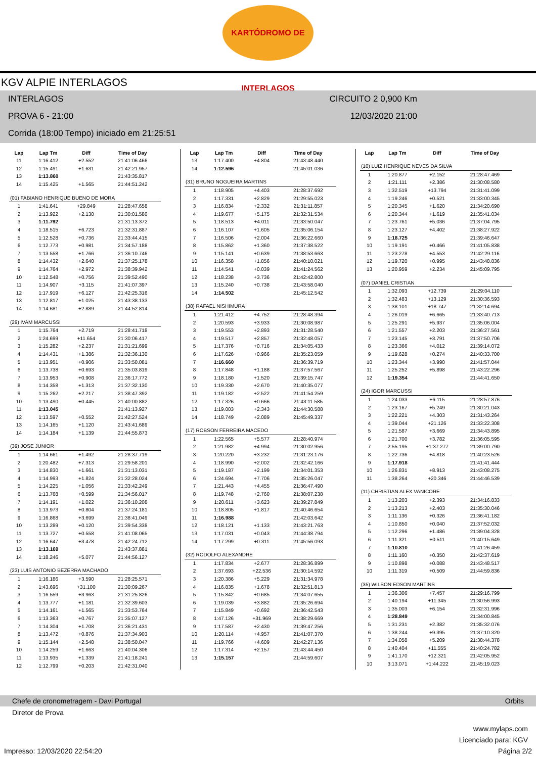KARTÓDROMO DE INTERLAGOS
KGV ALPIE INTERLAGOS
INTERLAGOS CIRCUITO 2 0,900 Km
PROVA 6 - 21:00 12/03/2020 21:00
Corrida (18:00 Tempo) iniciado em 21:25:51
| Lap | Lap Tm | Diff | Time of Day |
| --- | --- | --- | --- |
| 11 | 1:16.412 | +2.552 | 21:41:06.466 |
| 12 | 1:15.491 | +1.631 | 21:42:21.957 |
| 13 | 1:13.860 | | 21:43:35.817 |
| 14 | 1:15.425 | +1.565 | 21:44:51.242 |
| (01) FABIANO HENRIQUE BUENO DE MORA | | | |
| 1 | 1:41.641 | +29.849 | 21:28:47.658 |
| 2 | 1:13.922 | +2.130 | 21:30:01.580 |
| 3 | 1:11.792 | | 21:31:13.372 |
| 4 | 1:18.515 | +6.723 | 21:32:31.887 |
| 5 | 1:12.528 | +0.736 | 21:33:44.415 |
| 6 | 1:12.773 | +0.981 | 21:34:57.188 |
| 7 | 1:13.558 | +1.766 | 21:36:10.746 |
| 8 | 1:14.432 | +2.640 | 21:37:25.178 |
| 9 | 1:14.764 | +2.972 | 21:38:39.942 |
| 10 | 1:12.548 | +0.756 | 21:39:52.490 |
| 11 | 1:14.907 | +3.115 | 21:41:07.397 |
| 12 | 1:17.919 | +6.127 | 21:42:25.316 |
| 13 | 1:12.817 | +1.025 | 21:43:38.133 |
| 14 | 1:14.681 | +2.889 | 21:44:52.814 |
| (29) IVAM MARCUSSI | | | |
| 1 | 1:15.764 | +2.719 | 21:28:41.718 |
| 2 | 1:24.699 | +11.654 | 21:30:06.417 |
| 3 | 1:15.282 | +2.237 | 21:31:21.699 |
| 4 | 1:14.431 | +1.386 | 21:32:36.130 |
| 5 | 1:13.951 | +0.906 | 21:33:50.081 |
| 6 | 1:13.738 | +0.693 | 21:35:03.819 |
| 7 | 1:13.953 | +0.908 | 21:36:17.772 |
| 8 | 1:14.358 | +1.313 | 21:37:32.130 |
| 9 | 1:15.262 | +2.217 | 21:38:47.392 |
| 10 | 1:13.490 | +0.445 | 21:40:00.882 |
| 11 | 1:13.045 | | 21:41:13.927 |
| 12 | 1:13.597 | +0.552 | 21:42:27.524 |
| 13 | 1:14.165 | +1.120 | 21:43:41.689 |
| 14 | 1:14.184 | +1.139 | 21:44:55.873 |
| (39) JOSE JUNIOR | | | |
| 1 | 1:14.661 | +1.492 | 21:28:37.719 |
| 2 | 1:20.482 | +7.313 | 21:29:58.201 |
| 3 | 1:14.830 | +1.661 | 21:31:13.031 |
| 4 | 1:14.993 | +1.824 | 21:32:28.024 |
| 5 | 1:14.225 | +1.056 | 21:33:42.249 |
| 6 | 1:13.768 | +0.599 | 21:34:56.017 |
| 7 | 1:14.191 | +1.022 | 21:36:10.208 |
| 8 | 1:13.973 | +0.804 | 21:37:24.181 |
| 9 | 1:16.868 | +3.699 | 21:38:41.049 |
| 10 | 1:13.289 | +0.120 | 21:39:54.338 |
| 11 | 1:13.727 | +0.558 | 21:41:08.065 |
| 12 | 1:16.647 | +3.478 | 21:42:24.712 |
| 13 | 1:13.169 | | 21:43:37.881 |
| 14 | 1:18.246 | +5.077 | 21:44:56.127 |
| (23) LUIS ANTONIO BEZERRA MACHADO | | | |
| 1 | 1:16.186 | +3.590 | 21:28:25.571 |
| 2 | 1:43.696 | +31.100 | 21:30:09.267 |
| 3 | 1:16.559 | +3.963 | 21:31:25.826 |
| 4 | 1:13.777 | +1.181 | 21:32:39.603 |
| 5 | 1:14.161 | +1.565 | 21:33:53.764 |
| 6 | 1:13.363 | +0.767 | 21:35:07.127 |
| 7 | 1:14.304 | +1.708 | 21:36:21.431 |
| 8 | 1:13.472 | +0.876 | 21:37:34.903 |
| 9 | 1:15.144 | +2.548 | 21:38:50.047 |
| 10 | 1:14.259 | +1.663 | 21:40:04.306 |
| 11 | 1:13.935 | +1.339 | 21:41:18.241 |
| 12 | 1:12.799 | +0.203 | 21:42:31.040 |
| Lap | Lap Tm | Diff | Time of Day |
| --- | --- | --- | --- |
| 13 | 1:17.400 | +4.804 | 21:43:48.440 |
| 14 | 1:12.596 | | 21:45:01.036 |
| (31) BRUNO NOGUEIRA MARTINS | | | |
| 1 | 1:18.905 | +4.403 | 21:28:37.692 |
| 2 | 1:17.331 | +2.829 | 21:29:55.023 |
| 3 | 1:16.834 | +2.332 | 21:31:11.857 |
| 4 | 1:19.677 | +5.175 | 21:32:31.534 |
| 5 | 1:18.513 | +4.011 | 21:33:50.047 |
| 6 | 1:16.107 | +1.605 | 21:35:06.154 |
| 7 | 1:16.506 | +2.004 | 21:36:22.660 |
| 8 | 1:15.862 | +1.360 | 21:37:38.522 |
| 9 | 1:15.141 | +0.639 | 21:38:53.663 |
| 10 | 1:16.358 | +1.856 | 21:40:10.021 |
| 11 | 1:14.541 | +0.039 | 21:41:24.562 |
| 12 | 1:18.238 | +3.736 | 21:42:42.800 |
| 13 | 1:15.240 | +0.738 | 21:43:58.040 |
| 14 | 1:14.502 | | 21:45:12.542 |
| (38) RAFAEL NISHIMURA | | | |
| 1 | 1:21.412 | +4.752 | 21:28:48.394 |
| 2 | 1:20.593 | +3.933 | 21:30:08.987 |
| 3 | 1:19.553 | +2.893 | 21:31:28.540 |
| 4 | 1:19.517 | +2.857 | 21:32:48.057 |
| 5 | 1:17.376 | +0.716 | 21:34:05.433 |
| 6 | 1:17.626 | +0.966 | 21:35:23.059 |
| 7 | 1:16.660 | | 21:36:39.719 |
| 8 | 1:17.848 | +1.188 | 21:37:57.567 |
| 9 | 1:18.180 | +1.520 | 21:39:15.747 |
| 10 | 1:19.330 | +2.670 | 21:40:35.077 |
| 11 | 1:19.182 | +2.522 | 21:41:54.259 |
| 12 | 1:17.326 | +0.666 | 21:43:11.585 |
| 13 | 1:19.003 | +2.343 | 21:44:30.588 |
| 14 | 1:18.749 | +2.089 | 21:45:49.337 |
| (17) ROBSON FERREIRA MACEDO | | | |
| 1 | 1:22.565 | +5.577 | 21:28:40.974 |
| 2 | 1:21.982 | +4.994 | 21:30:02.956 |
| 3 | 1:20.220 | +3.232 | 21:31:23.176 |
| 4 | 1:18.990 | +2.002 | 21:32:42.166 |
| 5 | 1:19.187 | +2.199 | 21:34:01.353 |
| 6 | 1:24.694 | +7.706 | 21:35:26.047 |
| 7 | 1:21.443 | +4.455 | 21:36:47.490 |
| 8 | 1:19.748 | +2.760 | 21:38:07.238 |
| 9 | 1:20.611 | +3.623 | 21:39:27.849 |
| 10 | 1:18.805 | +1.817 | 21:40:46.654 |
| 11 | 1:16.988 | | 21:42:03.642 |
| 12 | 1:18.121 | +1.133 | 21:43:21.763 |
| 13 | 1:17.031 | +0.043 | 21:44:38.794 |
| 14 | 1:17.299 | +0.311 | 21:45:56.093 |
| (32) RODOLFO ALEXANDRE | | | |
| 1 | 1:17.834 | +2.677 | 21:28:36.899 |
| 2 | 1:37.693 | +22.536 | 21:30:14.592 |
| 3 | 1:20.386 | +5.229 | 21:31:34.978 |
| 4 | 1:16.835 | +1.678 | 21:32:51.813 |
| 5 | 1:15.842 | +0.685 | 21:34:07.655 |
| 6 | 1:19.039 | +3.882 | 21:35:26.694 |
| 7 | 1:15.849 | +0.692 | 21:36:42.543 |
| 8 | 1:47.126 | +31.969 | 21:38:29.669 |
| 9 | 1:17.587 | +2.430 | 21:39:47.256 |
| 10 | 1:20.114 | +4.957 | 21:41:07.370 |
| 11 | 1:19.766 | +4.609 | 21:42:27.136 |
| 12 | 1:17.314 | +2.157 | 21:43:44.450 |
| 13 | 1:15.157 | | 21:44:59.607 |
| Lap | Lap Tm | Diff | Time of Day |
| --- | --- | --- | --- |
| (10) LUIZ HENRIQUE NEVES DA SILVA | | | |
| 1 | 1:20.877 | +2.152 | 21:28:47.469 |
| 2 | 1:21.111 | +2.386 | 21:30:08.580 |
| 3 | 1:32.519 | +13.794 | 21:31:41.099 |
| 4 | 1:19.246 | +0.521 | 21:33:00.345 |
| 5 | 1:20.345 | +1.620 | 21:34:20.690 |
| 6 | 1:20.344 | +1.619 | 21:35:41.034 |
| 7 | 1:23.761 | +5.036 | 21:37:04.795 |
| 8 | 1:23.127 | +4.402 | 21:38:27.922 |
| 9 | 1:18.725 | | 21:39:46.647 |
| 10 | 1:19.191 | +0.466 | 21:41:05.838 |
| 11 | 1:23.278 | +4.553 | 21:42:29.116 |
| 12 | 1:19.720 | +0.995 | 21:43:48.836 |
| 13 | 1:20.959 | +2.234 | 21:45:09.795 |
| (07) DANIEL CRISTIAN | | | |
| 1 | 1:32.093 | +12.739 | 21:29:04.110 |
| 2 | 1:32.483 | +13.129 | 21:30:36.593 |
| 3 | 1:38.101 | +18.747 | 21:32:14.694 |
| 4 | 1:26.019 | +6.665 | 21:33:40.713 |
| 5 | 1:25.291 | +5.937 | 21:35:06.004 |
| 6 | 1:21.557 | +2.203 | 21:36:27.561 |
| 7 | 1:23.145 | +3.791 | 21:37:50.706 |
| 8 | 1:23.366 | +4.012 | 21:39:14.072 |
| 9 | 1:19.628 | +0.274 | 21:40:33.700 |
| 10 | 1:23.344 | +3.990 | 21:41:57.044 |
| 11 | 1:25.252 | +5.898 | 21:43:22.296 |
| 12 | 1:19.354 | | 21:44:41.650 |
| (24) IGOR MARCUSSI | | | |
| 1 | 1:24.033 | +6.115 | 21:28:57.876 |
| 2 | 1:23.167 | +5.249 | 21:30:21.043 |
| 3 | 1:22.221 | +4.303 | 21:31:43.264 |
| 4 | 1:39.044 | +21.126 | 21:33:22.308 |
| 5 | 1:21.587 | +3.669 | 21:34:43.895 |
| 6 | 1:21.700 | +3.782 | 21:36:05.595 |
| 7 | 2:55.195 | +1:37.277 | 21:39:00.790 |
| 8 | 1:22.736 | +4.818 | 21:40:23.526 |
| 9 | 1:17.918 | | 21:41:41.444 |
| 10 | 1:26.831 | +8.913 | 21:43:08.275 |
| 11 | 1:38.264 | +20.346 | 21:44:46.539 |
| (11) CHRISTIAN ALEX VANICORE | | | |
| 1 | 1:13.203 | +2.393 | 21:34:16.833 |
| 2 | 1:13.213 | +2.403 | 21:35:30.046 |
| 3 | 1:11.136 | +0.326 | 21:36:41.182 |
| 4 | 1:10.850 | +0.040 | 21:37:52.032 |
| 5 | 1:12.296 | +1.486 | 21:39:04.328 |
| 6 | 1:11.321 | +0.511 | 21:40:15.649 |
| 7 | 1:10.810 | | 21:41:26.459 |
| 8 | 1:11.160 | +0.350 | 21:42:37.619 |
| 9 | 1:10.898 | +0.088 | 21:43:48.517 |
| 10 | 1:11.319 | +0.509 | 21:44:59.836 |
| (35) WILSON EDSON MARTINS | | | |
| 1 | 1:36.306 | +7.457 | 21:29:16.799 |
| 2 | 1:40.194 | +11.345 | 21:30:56.993 |
| 3 | 1:35.003 | +6.154 | 21:32:31.996 |
| 4 | 1:28.849 | | 21:34:00.845 |
| 5 | 1:31.231 | +2.382 | 21:35:32.076 |
| 6 | 1:38.244 | +9.395 | 21:37:10.320 |
| 7 | 1:34.058 | +5.209 | 21:38:44.378 |
| 8 | 1:40.404 | +11.555 | 21:40:24.782 |
| 9 | 1:41.170 | +12.321 | 21:42:05.952 |
| 10 | 3:13.071 | +1:44.222 | 21:45:19.023 |
Chefe de cronometragem - Davi Portugal Orbits
Diretor de Prova
www.mylaps.com
Licenciado para: KGV
Impresso: 12/03/2020 22:54:20 Página 2/2